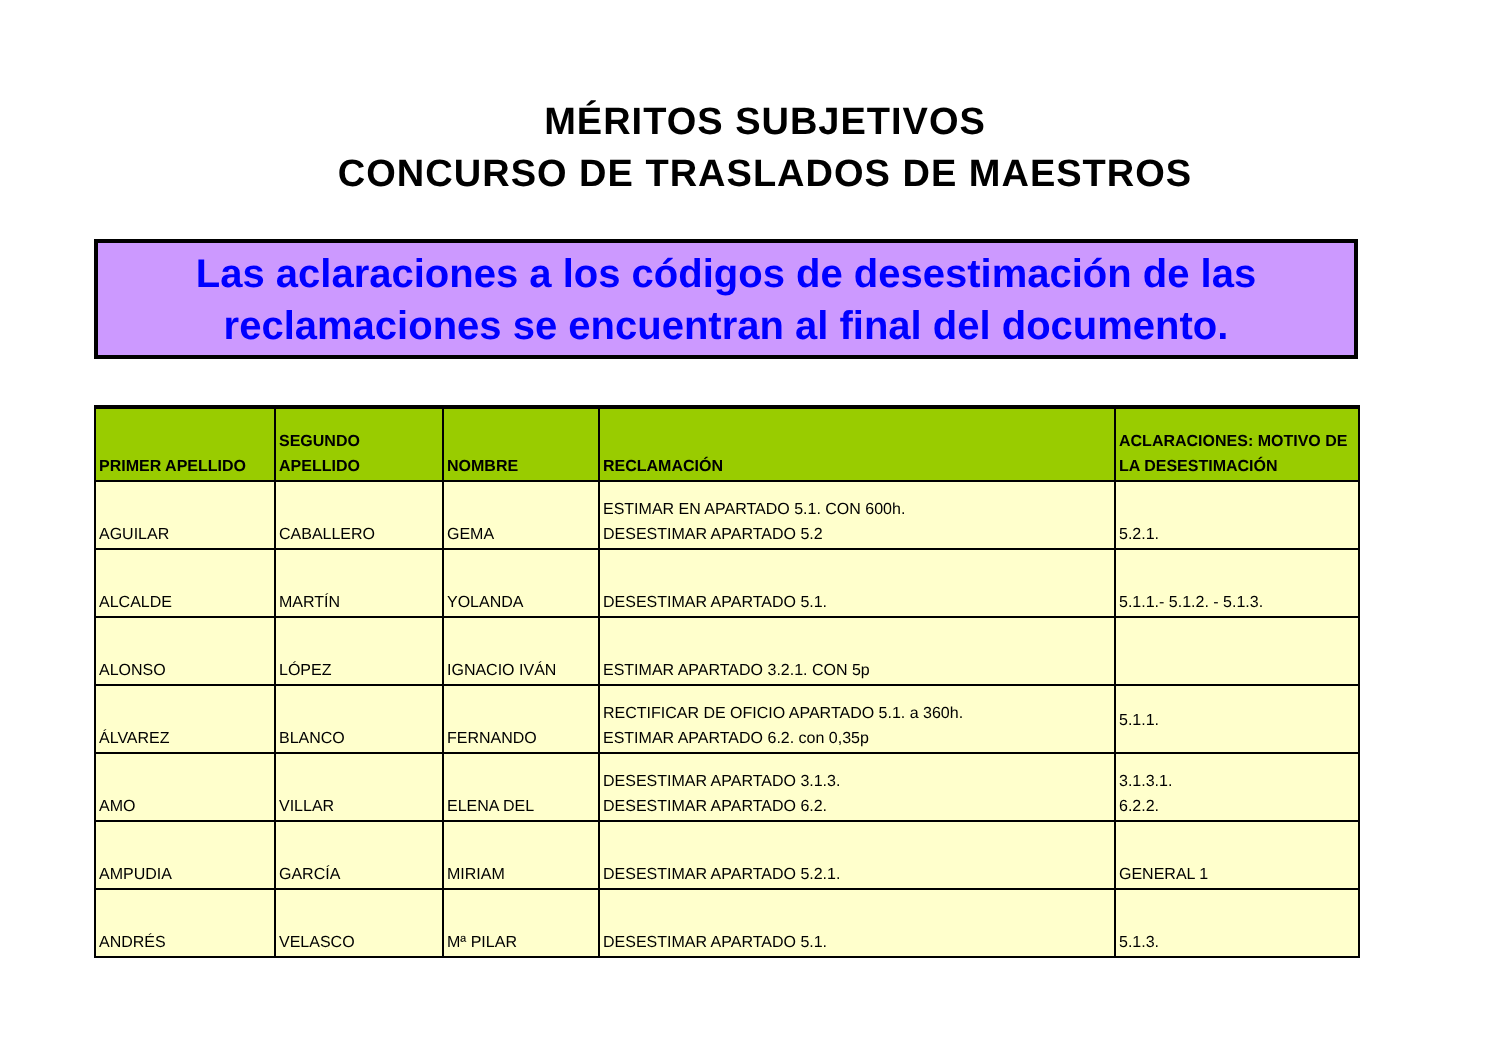MÉRITOS SUBJETIVOS
CONCURSO DE TRASLADOS DE MAESTROS
Las aclaraciones a los códigos de desestimación de las reclamaciones se encuentran al final del documento.
| PRIMER APELLIDO | SEGUNDO APELLIDO | NOMBRE | RECLAMACIÓN | ACLARACIONES: MOTIVO DE LA DESESTIMACIÓN |
| --- | --- | --- | --- | --- |
| AGUILAR | CABALLERO | GEMA | ESTIMAR EN APARTADO 5.1. CON 600h. DESESTIMAR APARTADO 5.2 | 5.2.1. |
| ALCALDE | MARTÍN | YOLANDA | DESESTIMAR APARTADO 5.1. | 5.1.1.- 5.1.2. - 5.1.3. |
| ALONSO | LÓPEZ | IGNACIO IVÁN | ESTIMAR APARTADO 3.2.1. CON 5p | |
| ÁLVAREZ | BLANCO | FERNANDO | RECTIFICAR DE OFICIO APARTADO 5.1. a 360h. ESTIMAR APARTADO 6.2. con 0,35p | 5.1.1. |
| AMO | VILLAR | ELENA DEL | DESESTIMAR APARTADO 3.1.3. DESESTIMAR APARTADO 6.2. | 3.1.3.1. 6.2.2. |
| AMPUDIA | GARCÍA | MIRIAM | DESESTIMAR APARTADO 5.2.1. | GENERAL 1 |
| ANDRÉS | VELASCO | Mª PILAR | DESESTIMAR APARTADO 5.1. | 5.1.3. |